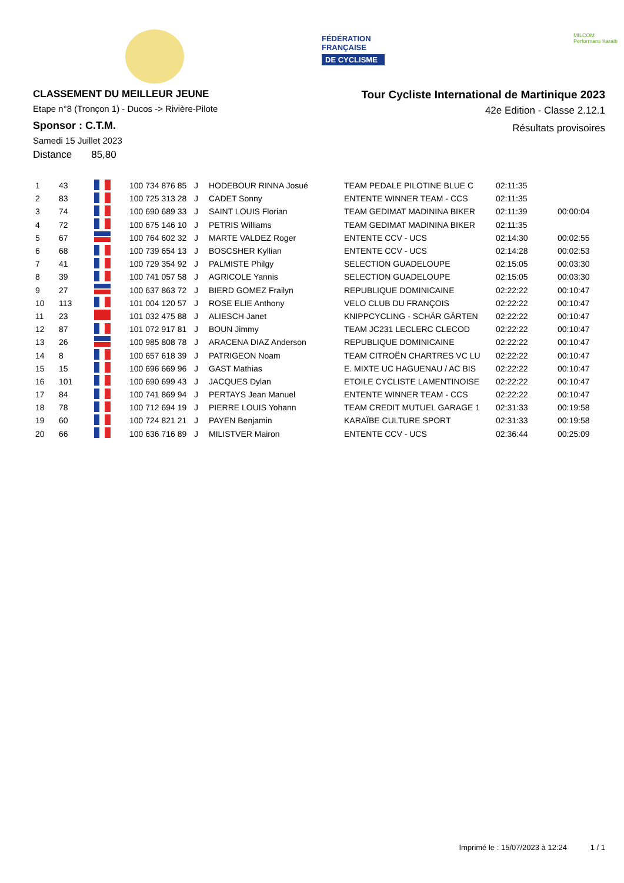FÉDÉRATION
FRANÇAISE
DE CYCLISME
MILCOM
Performans Karaib
CLASSEMENT DU MEILLEUR JEUNE
Etape n°8 (Tronçon 1) - Ducos -> Rivière-Pilote
Sponsor : C.T.M.
Samedi 15 Juillet 2023
Distance 85,80
Tour Cycliste International de Martinique 2023
42e Edition - Classe 2.12.1
Résultats provisoires
| 1 | 43 | | 100 734 876 85 | J | HODEBOUR RINNA Josué | TEAM PEDALE PILOTINE BLUE C | 02:11:35 | |
| 2 | 83 | | 100 725 313 28 | J | CADET Sonny | ENTENTE WINNER TEAM - CCS | 02:11:35 | |
| 3 | 74 | | 100 690 689 33 | J | SAINT LOUIS Florian | TEAM GEDIMAT MADININA BIKER | 02:11:39 | 00:00:04 |
| 4 | 72 | | 100 675 146 10 | J | PETRIS Williams | TEAM GEDIMAT MADININA BIKER | 02:11:35 | |
| 5 | 67 | | 100 764 602 32 | J | MARTE VALDEZ Roger | ENTENTE CCV - UCS | 02:14:30 | 00:02:55 |
| 6 | 68 | | 100 739 654 13 | J | BOSCSHER Kyllian | ENTENTE CCV - UCS | 02:14:28 | 00:02:53 |
| 7 | 41 | | 100 729 354 92 | J | PALMISTE Philgy | SELECTION GUADELOUPE | 02:15:05 | 00:03:30 |
| 8 | 39 | | 100 741 057 58 | J | AGRICOLE Yannis | SELECTION GUADELOUPE | 02:15:05 | 00:03:30 |
| 9 | 27 | | 100 637 863 72 | J | BIERD GOMEZ Frailyn | REPUBLIQUE DOMINICAINE | 02:22:22 | 00:10:47 |
| 10 | 113 | | 101 004 120 57 | J | ROSE ELIE Anthony | VELO CLUB DU FRANÇOIS | 02:22:22 | 00:10:47 |
| 11 | 23 | | 101 032 475 88 | J | ALIESCH Janet | KNIPPCYCLING - SCHÄR GÄRTEN | 02:22:22 | 00:10:47 |
| 12 | 87 | | 101 072 917 81 | J | BOUN Jimmy | TEAM JC231 LECLERC CLECOD | 02:22:22 | 00:10:47 |
| 13 | 26 | | 100 985 808 78 | J | ARACENA DIAZ Anderson | REPUBLIQUE DOMINICAINE | 02:22:22 | 00:10:47 |
| 14 | 8 | | 100 657 618 39 | J | PATRIGEON Noam | TEAM CITROËN CHARTRES VC LU | 02:22:22 | 00:10:47 |
| 15 | 15 | | 100 696 669 96 | J | GAST Mathias | E. MIXTE UC HAGUENAU / AC BIS | 02:22:22 | 00:10:47 |
| 16 | 101 | | 100 690 699 43 | J | JACQUES Dylan | ETOILE CYCLISTE LAMENTINOISE | 02:22:22 | 00:10:47 |
| 17 | 84 | | 100 741 869 94 | J | PERTAYS Jean Manuel | ENTENTE WINNER TEAM - CCS | 02:22:22 | 00:10:47 |
| 18 | 78 | | 100 712 694 19 | J | PIERRE LOUIS Yohann | TEAM CREDIT MUTUEL GARAGE 1 | 02:31:33 | 00:19:58 |
| 19 | 60 | | 100 724 821 21 | J | PAYEN Benjamin | KARAÏBE CULTURE SPORT | 02:31:33 | 00:19:58 |
| 20 | 66 | | 100 636 716 89 | J | MILISTVER Mairon | ENTENTE CCV - UCS | 02:36:44 | 00:25:09 |
Imprimé le : 15/07/2023 à 12:24 1 / 1